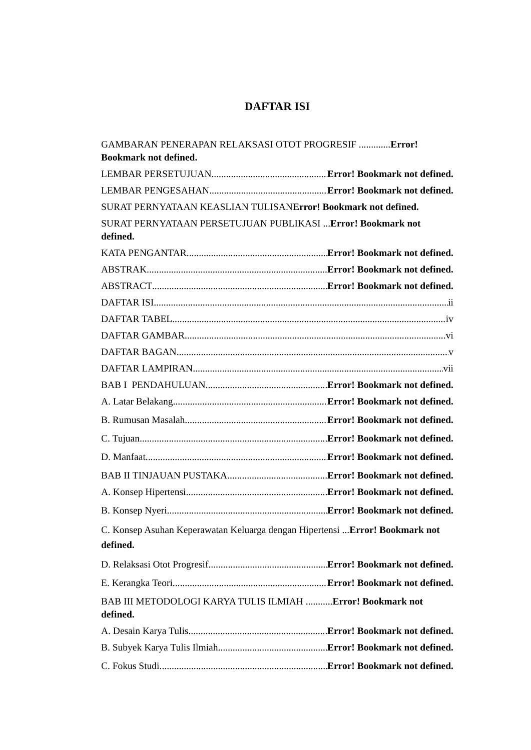DAFTAR ISI
GAMBARAN PENERAPAN RELAKSASI OTOT PROGRESIF .............Error! Bookmark not defined.
LEMBAR PERSETUJUAN Error! Bookmark not defined.
LEMBAR PENGESAHAN Error! Bookmark not defined.
SURAT PERNYATAAN KEASLIAN TULISAN Error! Bookmark not defined.
SURAT PERNYATAAN PERSETUJUAN PUBLIKASI ...Error! Bookmark not defined.
KATA PENGANTAR Error! Bookmark not defined.
ABSTRAK Error! Bookmark not defined.
ABSTRACT Error! Bookmark not defined.
DAFTAR ISI ii
DAFTAR TABEL iv
DAFTAR GAMBAR vi
DAFTAR BAGAN v
DAFTAR LAMPIRAN vii
BAB I PENDAHULUAN Error! Bookmark not defined.
A. Latar Belakang Error! Bookmark not defined.
B. Rumusan Masalah Error! Bookmark not defined.
C. Tujuan Error! Bookmark not defined.
D. Manfaat Error! Bookmark not defined.
BAB II TINJAUAN PUSTAKA Error! Bookmark not defined.
A. Konsep Hipertensi Error! Bookmark not defined.
B. Konsep Nyeri Error! Bookmark not defined.
C. Konsep Asuhan Keperawatan Keluarga dengan Hipertensi ...Error! Bookmark not defined.
D. Relaksasi Otot Progresif Error! Bookmark not defined.
E. Kerangka Teori Error! Bookmark not defined.
BAB III METODOLOGI KARYA TULIS ILMIAH ...........Error! Bookmark not defined.
A. Desain Karya Tulis Error! Bookmark not defined.
B. Subyek Karya Tulis Ilmiah Error! Bookmark not defined.
C. Fokus Studi Error! Bookmark not defined.